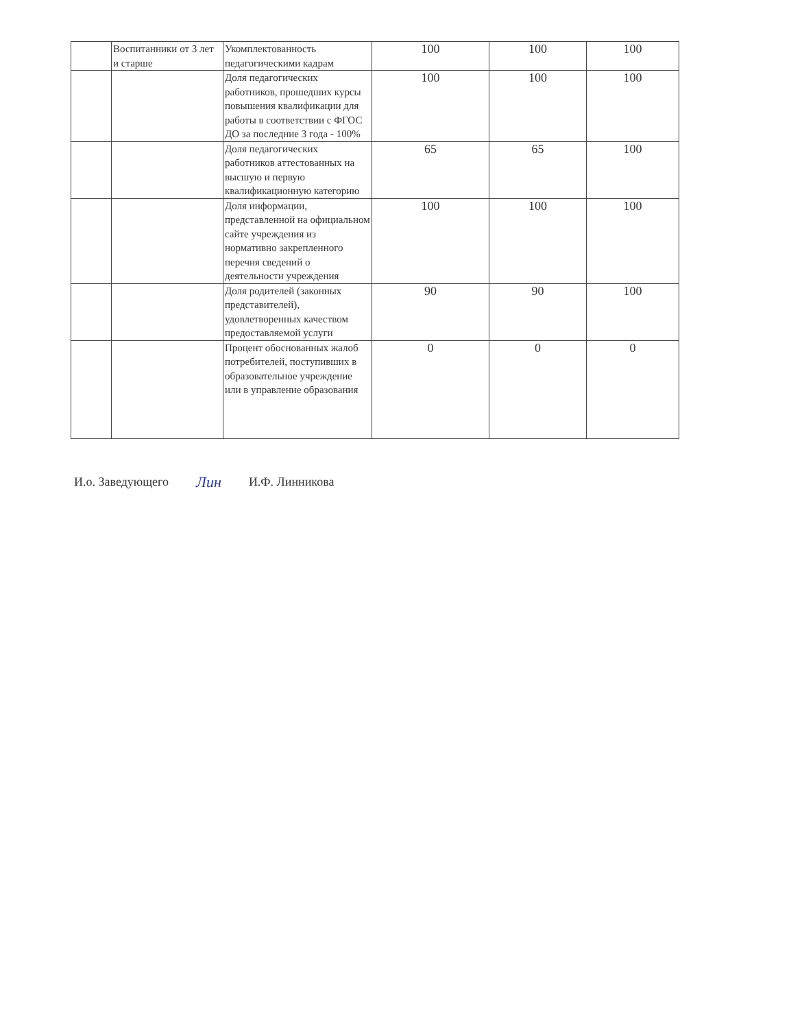| | Воспитанники от 3 лет и старше | Укомплектованность педагогическими кадрам | 100 | 100 | 100 |
| | | Доля педагогических работников, прошедших курсы повышения квалификации для работы в соответствии с ФГОС ДО за последние 3 года - 100% | 100 | 100 | 100 |
| | | Доля педагогических работников аттестованных на высшую и первую квалификационную категорию | 65 | 65 | 100 |
| | | Доля информации, представленной на официальном сайте учреждения из нормативно закрепленного перечня сведений о деятельности учреждения | 100 | 100 | 100 |
| | | Доля родителей (законных представителей), удовлетворенных качеством предоставляемой услуги | 90 | 90 | 100 |
| | | Процент обоснованных жалоб потребителей, поступивших в образовательное учреждение или в управление образования | 0 | 0 | 0 |
И.о. Заведующего Лин И.Ф. Линникова